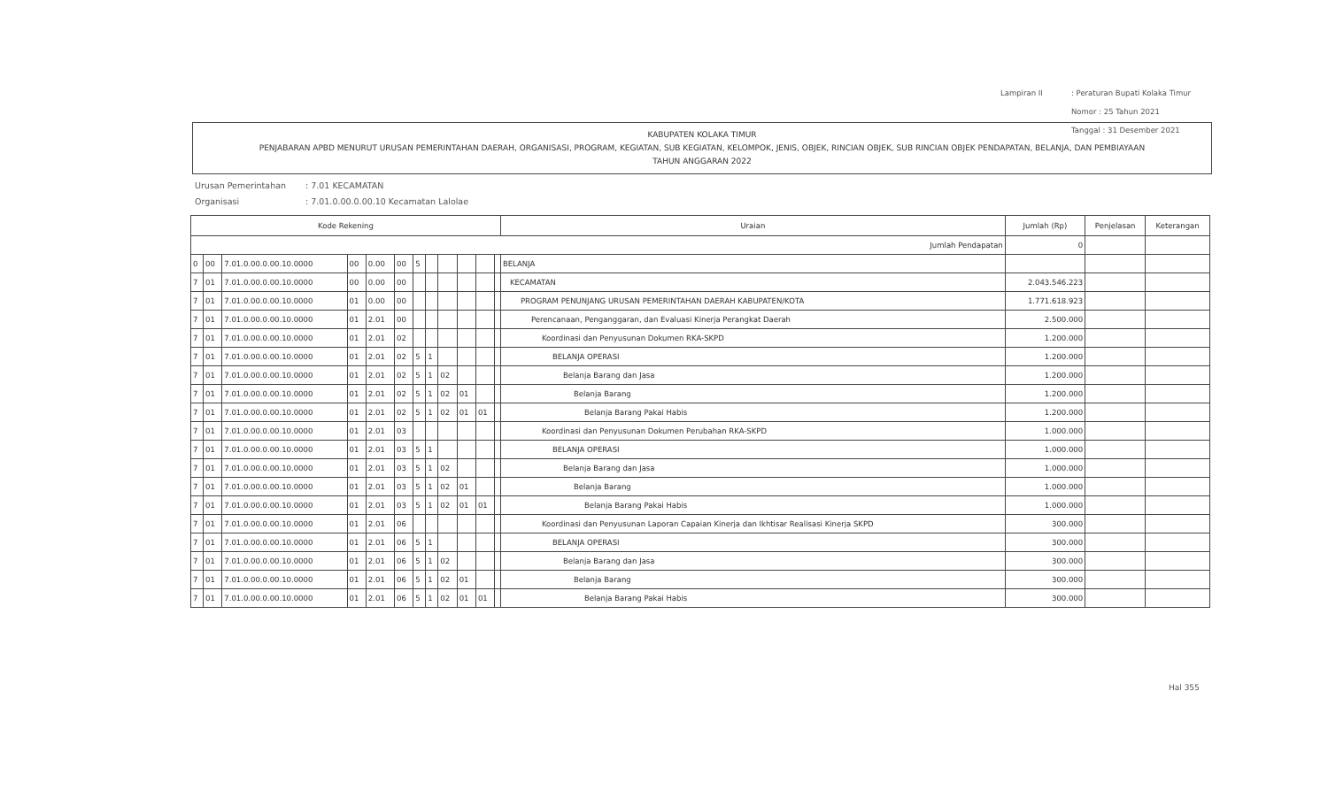Lampiran II: Peraturan Bupati Kolaka Timur
Nomor : 25 Tahun 2021
Tanggal : 31 Desember 2021
KABUPATEN KOLAKA TIMUR
PENJABARAN APBD MENURUT URUSAN PEMERINTAHAN DAERAH, ORGANISASI, PROGRAM, KEGIATAN, SUB KEGIATAN, KELOMPOK, JENIS, OBJEK, RINCIAN OBJEK, SUB RINCIAN OBJEK PENDAPATAN, BELANJA, DAN PEMBIAYAAN
TAHUN ANGGARAN 2022
Urusan Pemerintahan: 7.01 KECAMATAN
Organisasi: 7.01.0.00.0.00.10 Kecamatan Lalolae
| Kode Rekening | | | | | | | | | | | | Uraian | Jumlah (Rp) | Penjelasan | Keterangan |
| --- | --- | --- | --- | --- | --- | --- | --- | --- | --- | --- | --- | --- | --- | --- | --- |
| Jumlah Pendapatan | | | | | | | | | | | | | 0 | | |
| 0 | 00 | 7.01.0.00.0.00.10.0000 | 00 | 0.00 | 00 | 5 | | | | | | BELANJA | | | |
| 7 | 01 | 7.01.0.00.0.00.10.0000 | 00 | 0.00 | 00 | | | | | | | KECAMATAN | 2.043.546.223 | | |
| 7 | 01 | 7.01.0.00.0.00.10.0000 | 01 | 0.00 | 00 | | | | | | | PROGRAM PENUNJANG URUSAN PEMERINTAHAN DAERAH KABUPATEN/KOTA | 1.771.618.923 | | |
| 7 | 01 | 7.01.0.00.0.00.10.0000 | 01 | 2.01 | 00 | | | | | | | Perencanaan, Penganggaran, dan Evaluasi Kinerja Perangkat Daerah | 2.500.000 | | |
| 7 | 01 | 7.01.0.00.0.00.10.0000 | 01 | 2.01 | 02 | | | | | | | Koordinasi dan Penyusunan Dokumen RKA-SKPD | 1.200.000 | | |
| 7 | 01 | 7.01.0.00.0.00.10.0000 | 01 | 2.01 | 02 | 5 | 1 | | | | | BELANJA OPERASI | 1.200.000 | | |
| 7 | 01 | 7.01.0.00.0.00.10.0000 | 01 | 2.01 | 02 | 5 | 1 | 02 | | | | Belanja Barang dan Jasa | 1.200.000 | | |
| 7 | 01 | 7.01.0.00.0.00.10.0000 | 01 | 2.01 | 02 | 5 | 1 | 02 | 01 | | | Belanja Barang | 1.200.000 | | |
| 7 | 01 | 7.01.0.00.0.00.10.0000 | 01 | 2.01 | 02 | 5 | 1 | 02 | 01 | 01 | | Belanja Barang Pakai Habis | 1.200.000 | | |
| 7 | 01 | 7.01.0.00.0.00.10.0000 | 01 | 2.01 | 03 | | | | | | | Koordinasi dan Penyusunan Dokumen Perubahan RKA-SKPD | 1.000.000 | | |
| 7 | 01 | 7.01.0.00.0.00.10.0000 | 01 | 2.01 | 03 | 5 | 1 | | | | | BELANJA OPERASI | 1.000.000 | | |
| 7 | 01 | 7.01.0.00.0.00.10.0000 | 01 | 2.01 | 03 | 5 | 1 | 02 | | | | Belanja Barang dan Jasa | 1.000.000 | | |
| 7 | 01 | 7.01.0.00.0.00.10.0000 | 01 | 2.01 | 03 | 5 | 1 | 02 | 01 | | | Belanja Barang | 1.000.000 | | |
| 7 | 01 | 7.01.0.00.0.00.10.0000 | 01 | 2.01 | 03 | 5 | 1 | 02 | 01 | 01 | | Belanja Barang Pakai Habis | 1.000.000 | | |
| 7 | 01 | 7.01.0.00.0.00.10.0000 | 01 | 2.01 | 06 | | | | | | | Koordinasi dan Penyusunan Laporan Capaian Kinerja dan Ikhtisar Realisasi Kinerja SKPD | 300.000 | | |
| 7 | 01 | 7.01.0.00.0.00.10.0000 | 01 | 2.01 | 06 | 5 | 1 | | | | | BELANJA OPERASI | 300.000 | | |
| 7 | 01 | 7.01.0.00.0.00.10.0000 | 01 | 2.01 | 06 | 5 | 1 | 02 | | | | Belanja Barang dan Jasa | 300.000 | | |
| 7 | 01 | 7.01.0.00.0.00.10.0000 | 01 | 2.01 | 06 | 5 | 1 | 02 | 01 | | | Belanja Barang | 300.000 | | |
| 7 | 01 | 7.01.0.00.0.00.10.0000 | 01 | 2.01 | 06 | 5 | 1 | 02 | 01 | 01 | | Belanja Barang Pakai Habis | 300.000 | | |
Hal 355